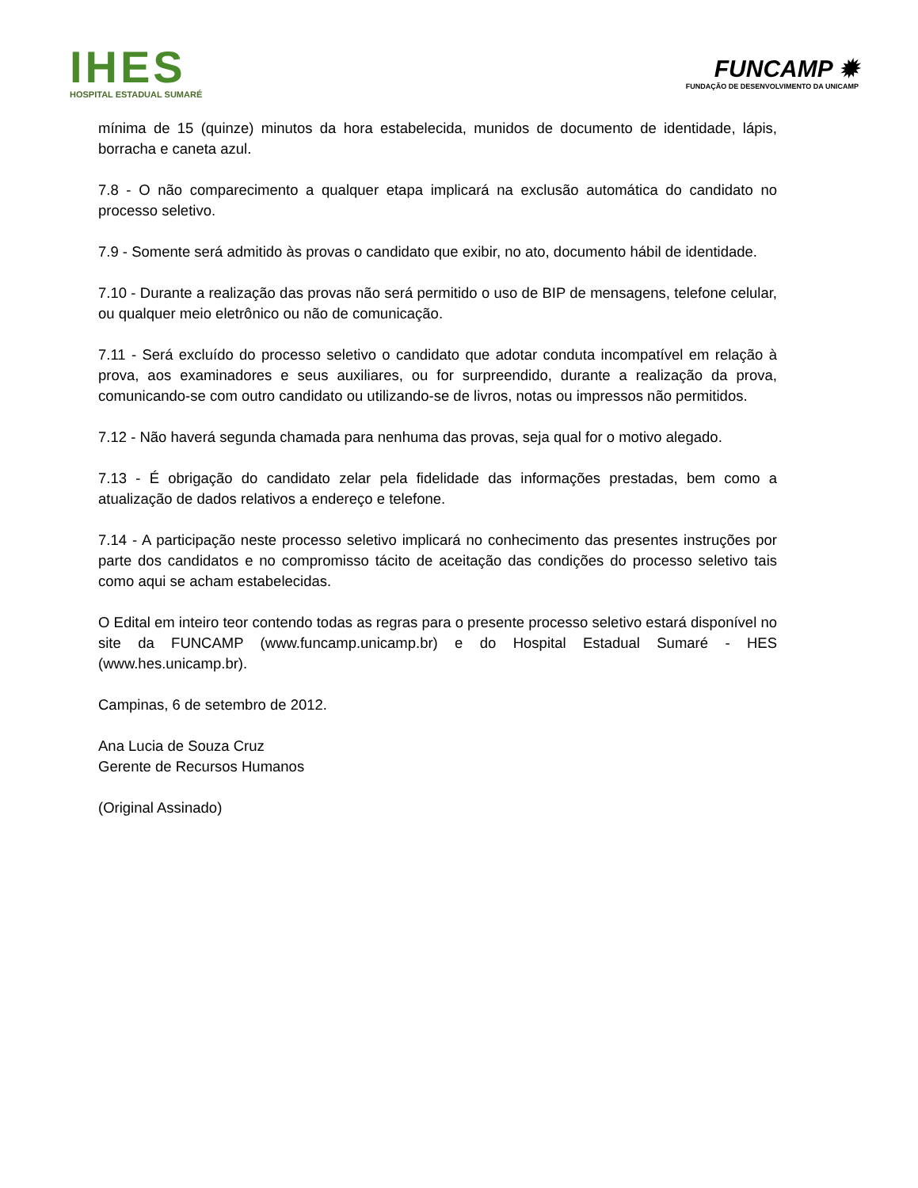IHES
HOSPITAL ESTADUAL SUMARÉ
FUNCAMP ✹
FUNDAÇÃO DE DESENVOLVIMENTO DA UNICAMP
mínima de 15 (quinze) minutos da hora estabelecida, munidos de documento de identidade, lápis, borracha e caneta azul.
7.8 - O não comparecimento a qualquer etapa implicará na exclusão automática do candidato no processo seletivo.
7.9 - Somente será admitido às provas o candidato que exibir, no ato, documento hábil de identidade.
7.10 - Durante a realização das provas não será permitido o uso de BIP de mensagens, telefone celular, ou qualquer meio eletrônico ou não de comunicação.
7.11 - Será excluído do processo seletivo o candidato que adotar conduta incompatível em relação à prova, aos examinadores e seus auxiliares, ou for surpreendido, durante a realização da prova, comunicando-se com outro candidato ou utilizando-se de livros, notas ou impressos não permitidos.
7.12 - Não haverá segunda chamada para nenhuma das provas, seja qual for o motivo alegado.
7.13 - É obrigação do candidato zelar pela fidelidade das informações prestadas, bem como a atualização de dados relativos a endereço e telefone.
7.14 - A participação neste processo seletivo implicará no conhecimento das presentes instruções por parte dos candidatos e no compromisso tácito de aceitação das condições do processo seletivo tais como aqui se acham estabelecidas.
O Edital em inteiro teor contendo todas as regras para o presente processo seletivo estará disponível no site da FUNCAMP (www.funcamp.unicamp.br) e do Hospital Estadual Sumaré - HES (www.hes.unicamp.br).
Campinas, 6 de setembro de 2012.
Ana Lucia de Souza Cruz
Gerente de Recursos Humanos
(Original Assinado)